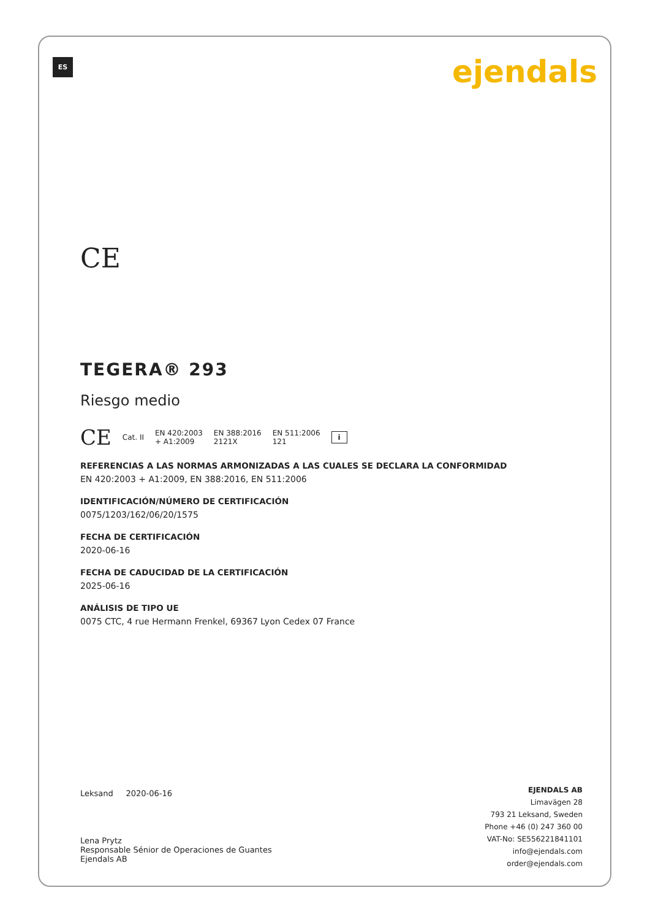ES ejendals
CE
TEGERA® 293
Riesgo medio
CE Cat. II EN 420:2003
+ A1:2009 EN 388:2016
2121X EN 511:2006
121 i
REFERENCIAS A LAS NORMAS ARMONIZADAS A LAS CUALES SE DECLARA LA CONFORMIDAD
EN 420:2003 + A1:2009, EN 388:2016, EN 511:2006
IDENTIFICACIÓN/NÚMERO DE CERTIFICACIÓN
0075/1203/162/06/20/1575
FECHA DE CERTIFICACIÓN
2020-06-16
FECHA DE CADUCIDAD DE LA CERTIFICACIÓN
2025-06-16
ANÁLISIS DE TIPO UE
0075 CTC, 4 rue Hermann Frenkel, 69367 Lyon Cedex 07 France
Leksand 2020-06-16
Lena Prytz
Responsable Sénior de Operaciones de Guantes
Ejendals AB
EJENDALS AB
Limavägen 28
793 21 Leksand, Sweden
Phone +46 (0) 247 360 00
VAT-No: SE556221841101
info@ejendals.com
order@ejendals.com